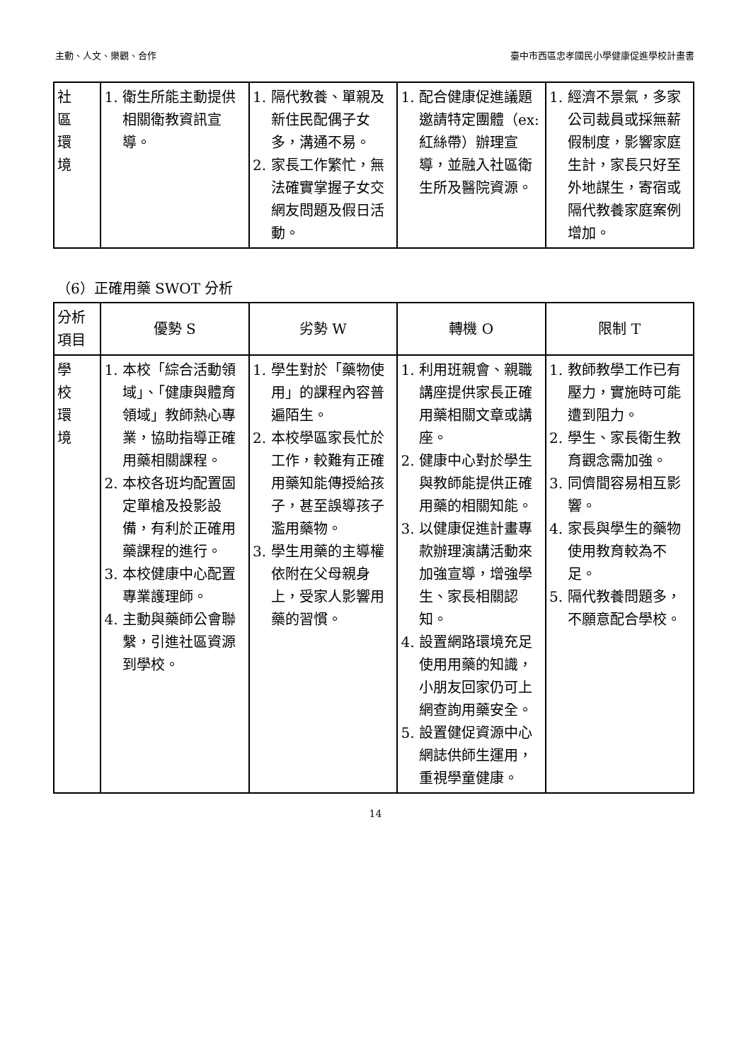主動、人文、樂觀、合作 臺中市西區忠孝國民小學健康促進學校計畫書
| 社 區 環 境 | 1. 衛生所能主動提供相關衛教資訊宣導。 | 1. 隔代教養、單親及新住民配偶子女多，溝通不易。 2. 家長工作繁忙，無法確實掌握子女交網友問題及假日活動。 | 1. 配合健康促進議題邀請特定團體（ex:紅絲帶）辦理宣導，並融入社區衛生所及醫院資源。 | 1. 經濟不景氣，多家公司裁員或採無薪假制度，影響家庭生計，家長只好至外地謀生，寄宿或隔代教養家庭案例增加。 |
（6）正確用藥 SWOT 分析
| 分析 項目 | 優勢 S | 劣勢 W | 轉機 O | 限制 T |
| --- | --- | --- | --- | --- |
| 學 校 環 境 | 1. 本校「綜合活動領域」、「健康與體育領域」教師熱心專業，協助指導正確用藥相關課程。 2. 本校各班均配置固定單槍及投影設備，有利於正確用藥課程的進行。 3. 本校健康中心配置專業護理師。 4. 主動與藥師公會聯繫，引進社區資源到學校。 | 1. 學生對於「藥物使用」的課程內容普遍陌生。 2. 本校學區家長忙於工作，較難有正確用藥知能傳授給孩子，甚至誤導孩子濫用藥物。 3. 學生用藥的主導權依附在父母親身上，受家人影響用藥的習慣。 | 1. 利用班親會、親職講座提供家長正確用藥相關文章或講座。 2. 健康中心對於學生與教師能提供正確用藥的相關知能。 3. 以健康促進計畫專款辦理演講活動來加強宣導，增強學生、家長相關認知。 4. 設置網路環境充足使用用藥的知識，小朋友回家仍可上網查詢用藥安全。 5. 設置健促資源中心網誌供師生運用，重視學童健康。 | 1. 教師教學工作已有壓力，實施時可能遭到阻力。 2. 學生、家長衛生教育觀念需加強。 3. 同儕間容易相互影響。 4. 家長與學生的藥物使用教育較為不足。 5. 隔代教養問題多，不願意配合學校。 |
14